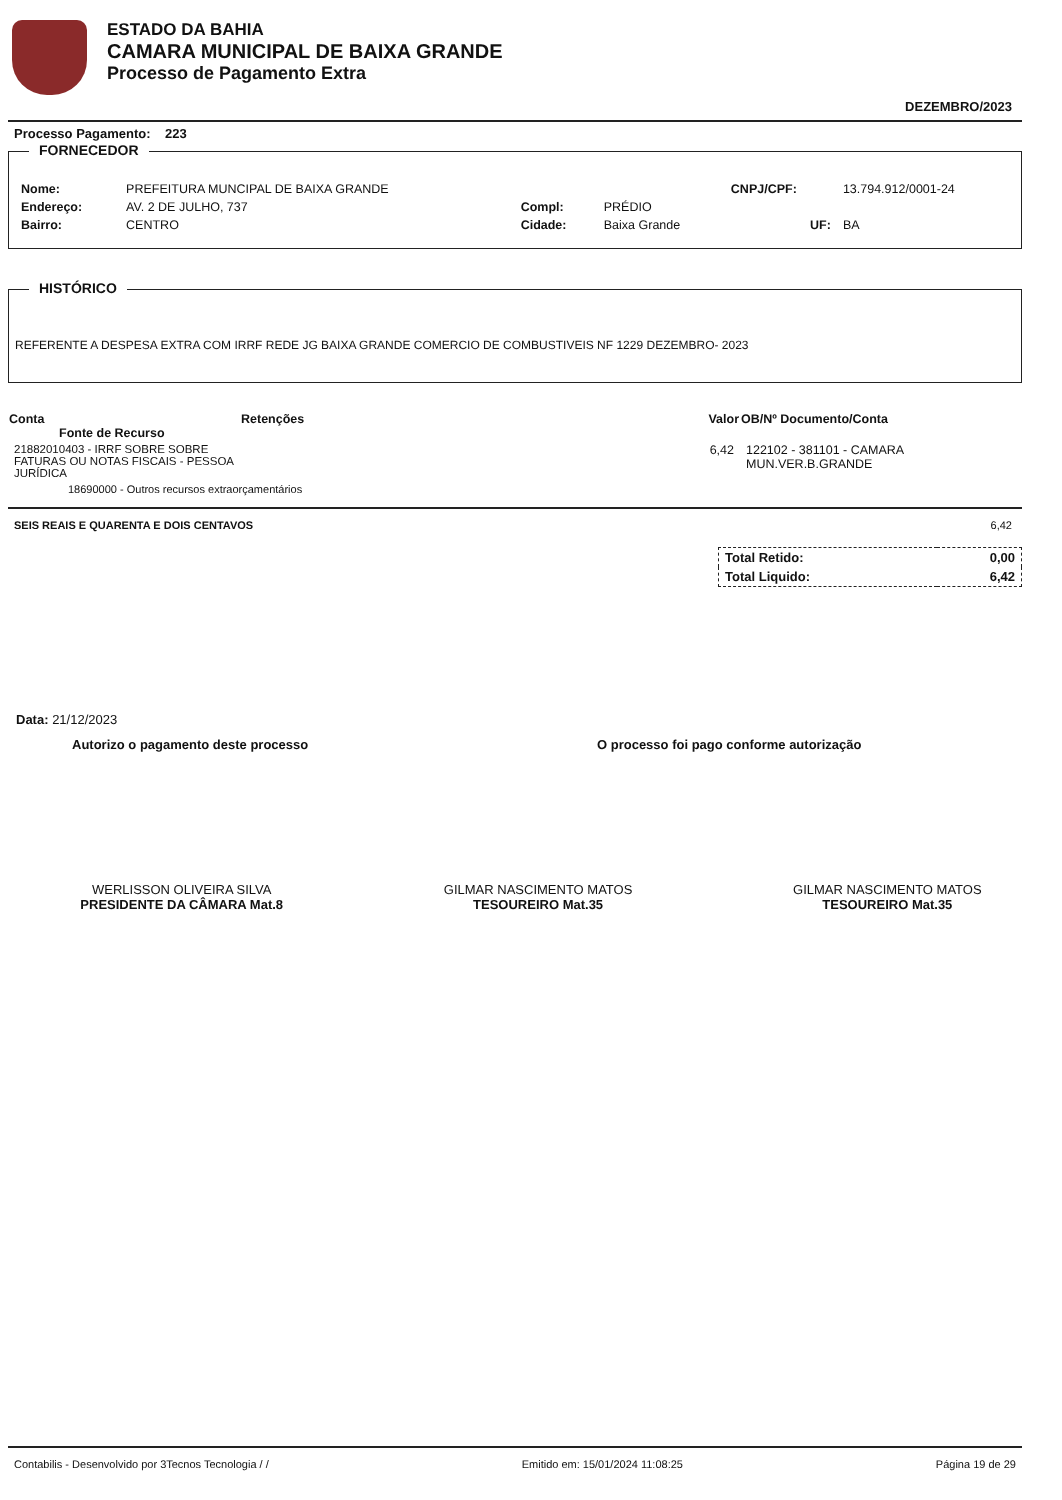ESTADO DA BAHIA
CAMARA MUNICIPAL DE BAIXA GRANDE
Processo de Pagamento Extra
DEZEMBRO/2023
Processo Pagamento: 223
FORNECEDOR
| Nome: | PREFEITURA MUNCIPAL DE BAIXA GRANDE | | | CNPJ/CPF: | 13.794.912/0001-24 |
| Endereço: | AV. 2 DE JULHO, 737 | Compl: | PRÉDIO | | |
| Bairro: | CENTRO | Cidade: | Baixa Grande | UF: | BA |
HISTÓRICO
REFERENTE A DESPESA EXTRA COM IRRF REDE JG BAIXA GRANDE COMERCIO DE COMBUSTIVEIS NF 1229 DEZEMBRO- 2023
| Conta Fonte de Recurso | Retenções | Valor | OB/Nº Documento/Conta |
| --- | --- | --- | --- |
| 21882010403 - IRRF SOBRE SOBRE FATURAS OU NOTAS FISCAIS - PESSOA JURÍDICA | | 6,42 | 122102 - 381101 - CAMARA MUN.VER.B.GRANDE |
| 18690000 - Outros recursos extraorçamentários | | | |
SEIS REAIS E QUARENTA E DOIS CENTAVOS 6,42
| Total Retido: | 0,00 |
| Total Liquido: | 6,42 |
Data: 21/12/2023
Autorizo o pagamento deste processo O processo foi pago conforme autorização
WERLISSON OLIVEIRA SILVA
PRESIDENTE DA CÂMARA Mat.8
GILMAR NASCIMENTO MATOS
TESOUREIRO Mat.35
GILMAR NASCIMENTO MATOS
TESOUREIRO Mat.35
Contabilis - Desenvolvido por 3Tecnos Tecnologia / / Emitido em: 15/01/2024 11:08:25 Página 19 de 29